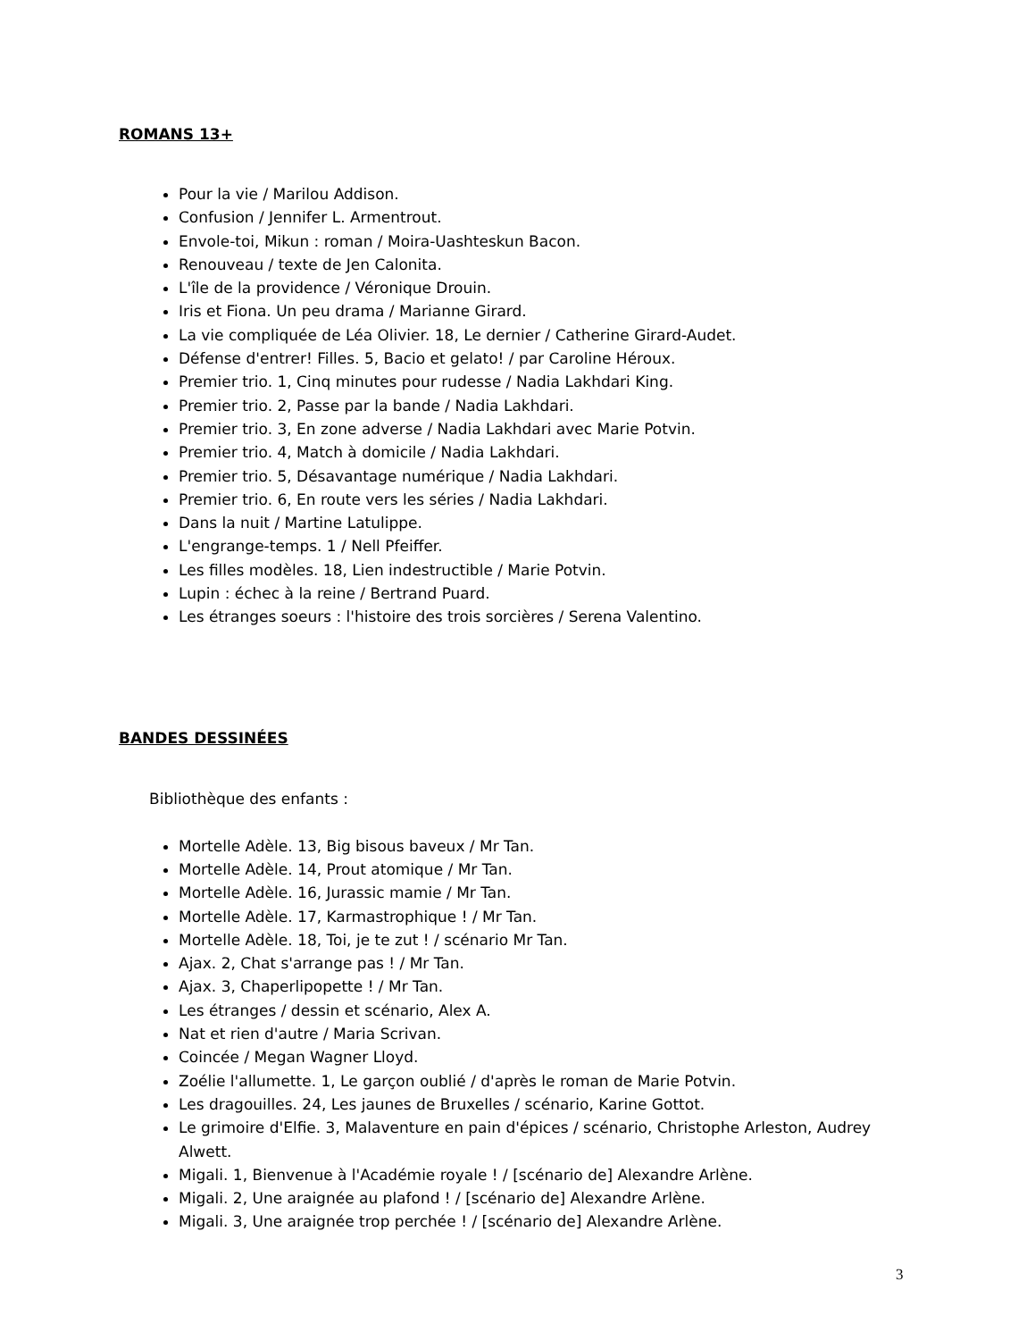ROMANS 13+
Pour la vie / Marilou Addison.
Confusion / Jennifer L. Armentrout.
Envole-toi, Mikun : roman / Moira-Uashteskun Bacon.
Renouveau / texte de Jen Calonita.
L'île de la providence / Véronique Drouin.
Iris et Fiona. Un peu drama / Marianne Girard.
La vie compliquée de Léa Olivier. 18, Le dernier / Catherine Girard-Audet.
Défense d'entrer! Filles. 5, Bacio et gelato! / par Caroline Héroux.
Premier trio. 1, Cinq minutes pour rudesse / Nadia Lakhdari King.
Premier trio. 2, Passe par la bande / Nadia Lakhdari.
Premier trio. 3, En zone adverse / Nadia Lakhdari avec Marie Potvin.
Premier trio. 4, Match à domicile / Nadia Lakhdari.
Premier trio. 5, Désavantage numérique / Nadia Lakhdari.
Premier trio. 6, En route vers les séries / Nadia Lakhdari.
Dans la nuit / Martine Latulippe.
L'engrange-temps. 1 / Nell Pfeiffer.
Les filles modèles. 18, Lien indestructible / Marie Potvin.
Lupin : échec à la reine / Bertrand Puard.
Les étranges soeurs : l'histoire des trois sorcières / Serena Valentino.
BANDES DESSINÉES
Bibliothèque des enfants :
Mortelle Adèle. 13, Big bisous baveux / Mr Tan.
Mortelle Adèle. 14, Prout atomique / Mr Tan.
Mortelle Adèle. 16, Jurassic mamie / Mr Tan.
Mortelle Adèle. 17, Karmastrophique ! / Mr Tan.
Mortelle Adèle. 18, Toi, je te zut ! / scénario Mr Tan.
Ajax. 2, Chat s'arrange pas ! / Mr Tan.
Ajax. 3, Chaperlipopette ! / Mr Tan.
Les étranges / dessin et scénario, Alex A.
Nat et rien d'autre / Maria Scrivan.
Coincée / Megan Wagner Lloyd.
Zoélie l'allumette. 1, Le garçon oublié / d'après le roman de Marie Potvin.
Les dragouilles. 24, Les jaunes de Bruxelles / scénario, Karine Gottot.
Le grimoire d'Elfie. 3, Malaventure en pain d'épices / scénario, Christophe Arleston, Audrey Alwett.
Migali. 1, Bienvenue à l'Académie royale ! / [scénario de] Alexandre Arlène.
Migali. 2, Une araignée au plafond ! / [scénario de] Alexandre Arlène.
Migali. 3, Une araignée trop perchée ! / [scénario de] Alexandre Arlène.
3